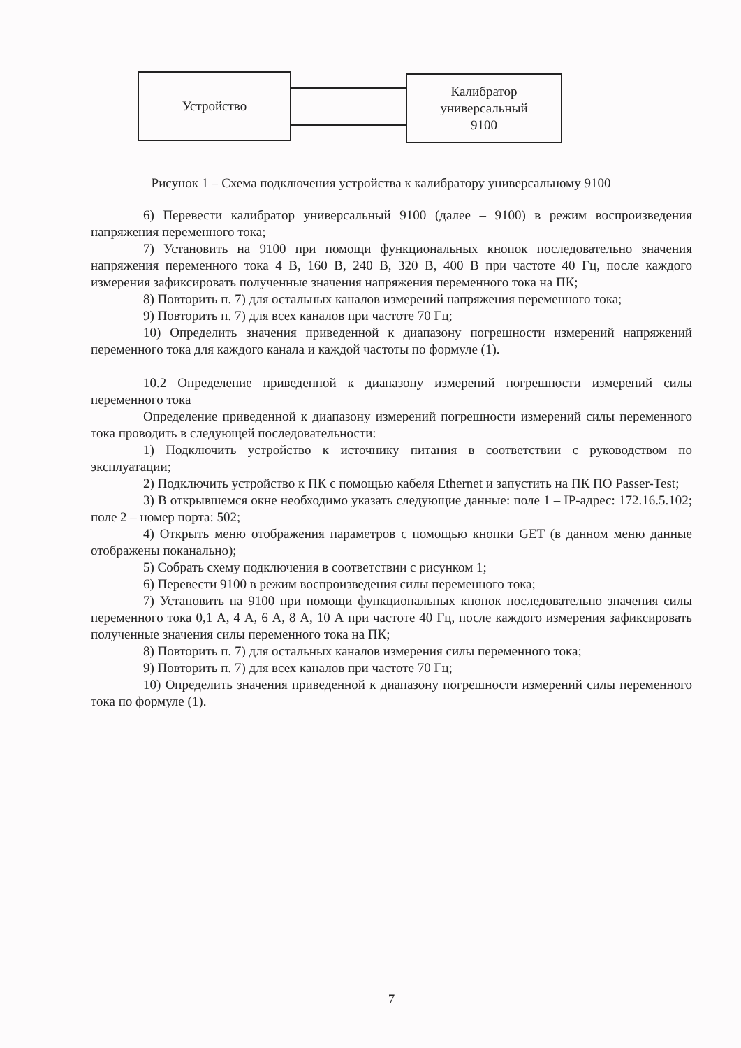Устройство
Калибратор
универсальный
9100
Рисунок 1 – Схема подключения устройства к калибратору универсальному 9100
6) Перевести калибратор универсальный 9100 (далее – 9100) в режим воспроизведения напряжения переменного тока;
7) Установить на 9100 при помощи функциональных кнопок последовательно значения напряжения переменного тока 4 В, 160 В, 240 В, 320 В, 400 В при частоте 40 Гц, после каждого измерения зафиксировать полученные значения напряжения переменного тока на ПК;
8) Повторить п. 7) для остальных каналов измерений напряжения переменного тока;
9) Повторить п. 7) для всех каналов при частоте 70 Гц;
10) Определить значения приведенной к диапазону погрешности измерений напряжений переменного тока для каждого канала и каждой частоты по формуле (1).
10.2 Определение приведенной к диапазону измерений погрешности измерений силы переменного тока
Определение приведенной к диапазону измерений погрешности измерений силы переменного тока проводить в следующей последовательности:
1) Подключить устройство к источнику питания в соответствии с руководством по эксплуатации;
2) Подключить устройство к ПК с помощью кабеля Ethernet и запустить на ПК ПО Passer-Test;
3) В открывшемся окне необходимо указать следующие данные: поле 1 – IP-адрес: 172.16.5.102; поле 2 – номер порта: 502;
4) Открыть меню отображения параметров с помощью кнопки GET (в данном меню данные отображены поканально);
5) Собрать схему подключения в соответствии с рисунком 1;
6) Перевести 9100 в режим воспроизведения силы переменного тока;
7) Установить на 9100 при помощи функциональных кнопок последовательно значения силы переменного тока 0,1 А, 4 А, 6 А, 8 А, 10 А при частоте 40 Гц, после каждого измерения зафиксировать полученные значения силы переменного тока на ПК;
8) Повторить п. 7) для остальных каналов измерения силы переменного тока;
9) Повторить п. 7) для всех каналов при частоте 70 Гц;
10) Определить значения приведенной к диапазону погрешности измерений силы переменного тока по формуле (1).
7